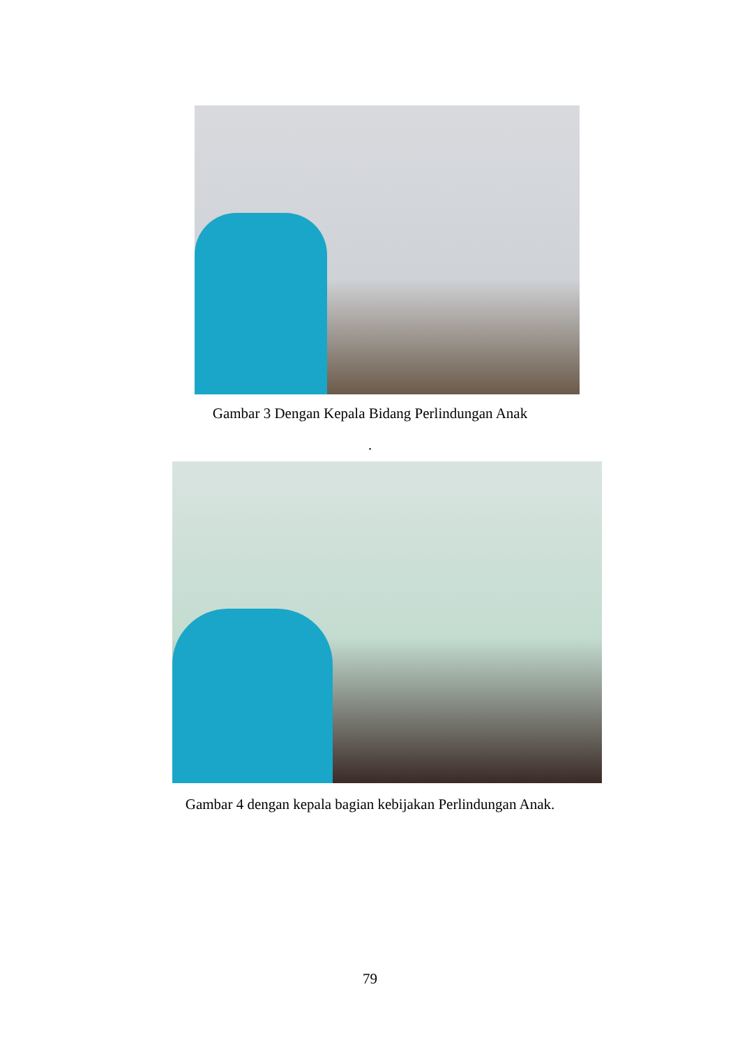Gambar 3 Dengan Kepala Bidang Perlindungan Anak
.
Gambar 4 dengan kepala bagian kebijakan Perlindungan Anak.
79